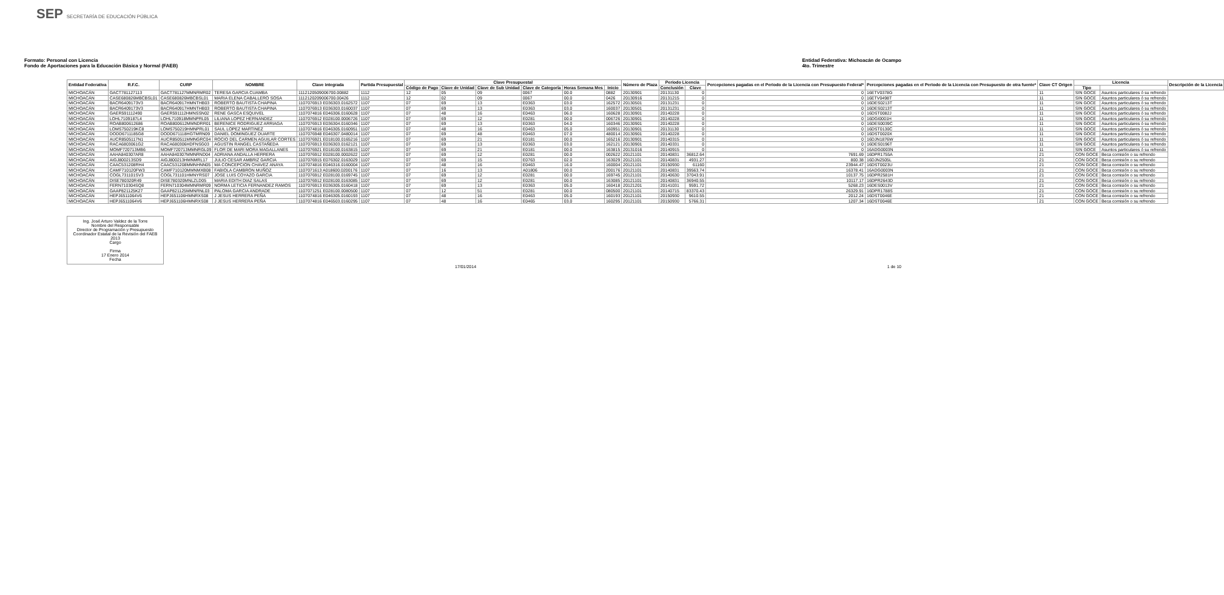SEP SECRETARÍA DE EDUCACIÓN PÚBLICA
Formato: Personal con Licencia
Fondo de Aportaciones para la Educación Básica y Normal (FAEB)
Entidad Federativa: Michoacán de Ocampo
4to. Trimestre
| Entidad Federativa | R.F.C. | CURP | NOMBRE | Clave integrada | Partida Presupuestal | Clave Presupuestal | | | | | | Número de Plaza | Periodo Licencia | | Percepciones pagadas en el Periodo de la Licencia con Presupuesto Federal* | Percepciones pagadas en el Periodo de la Licencia con Presupuesto de otra fuente* | Clave CT Origen | Licencia | | Descripción de la Licencia |
| --- | --- | --- | --- | --- | --- | --- | --- | --- | --- | --- | --- | --- | --- | --- | --- | --- | --- | --- | --- | --- |
| | | | | | | Código de Pago | Clave de Unidad | Clave de Sub Unidad | Clave de Categoría | Horas Semana Mes | Inicio | | Conclusión | Clave | | | | Tipo | | |
| MICHOACÁN | GACT781127113 | GACT781127MMNRMR02 | TERESA GARCIA CUAMBA | 1112120509006700.00882 | 1112 | 12 | 05 | 09 | 0067 | 00.0 | 0882 | 20130901 | 20131130 | 0 | 0 | 16ETV0378G | 11 | SIN GOCE | Asuntos particulares ó su refrendo | |
| MICHOACÁN | CASE680826MBCBSL01 | CASE680826MBCBSL01 | MARIA ELENA CABALLERO SOSA | 1112120209006700.00426 | 1112 | 12 | 02 | 09 | 0067 | 00.0 | 0426 | 20130916 | 20131215 | 0 | 0 | 16ETV0498T | 11 | SIN GOCE | Asuntos particulares ó su refrendo | |
| MICHOACÁN | BACR6409173V3 | BACR640917HMNTHB03 | ROBERTO BAUTISTA CHAPINA | 1107076913 E036303.0162572 | 1107 | 07 | 69 | 13 | E0363 | 03.0 | 162572 | 20130501 | 20131231 | 0 | 0 | 16DES0213T | 11 | SIN GOCE | Asuntos particulares ó su refrendo | |
| MICHOACÁN | BACR6409173V3 | BACR640917HMNTHB03 | ROBERTO BAUTISTA CHAPINA | 1107076913 E036303.0160037 | 1107 | 07 | 69 | 13 | E0363 | 03.0 | 160037 | 20130501 | 20131231 | 0 | 0 | 16DES0213T | 11 | SIN GOCE | Asuntos particulares ó su refrendo | |
| MICHOACÁN | GAER591112490 | GAER591112HMNSSN02 | RENE GASCA ESQUIVEL | 1107074816 E046306.0160628 | 1107 | 07 | 48 | 16 | E0463 | 06.0 | 160628 | 20130901 | 20140228 | 0 | 0 | 16DST0082J | 11 | SIN GOCE | Asuntos particulares ó su refrendo | |
| MICHOACÁN | LOHL7109187L4 | LOHL710918MMNPRL05 | LILIANA LOPEZ HERNANDEZ | 1107076912 E028100.0006726 | 1107 | 07 | 69 | 12 | E0281 | 00.0 | 006726 | 20130901 | 20140228 | 0 | 0 | 16DGI0001H | 11 | SIN GOCE | Asuntos particulares ó su refrendo | |
| MICHOACÁN | ROAB800612686 | ROAB800612MMNDRR01 | BERENICE RODRIGUEZ ARRIAGA | 1107076913 E036304.0160346 | 1107 | 07 | 69 | 13 | E0363 | 04.0 | 160346 | 20130901 | 20140228 | 0 | 0 | 16DES0039C | 11 | SIN GOCE | Asuntos particulares ó su refrendo | |
| MICHOACÁN | LOMS750219KC8 | LOMS750219HMNPRL01 | SAUL LOPEZ MARTINEZ | 1107074816 E046305.0160951 | 1107 | 07 | 48 | 16 | E0463 | 05.0 | 160951 | 20130901 | 20131130 | 0 | 0 | 16DST0130C | 11 | SIN GOCE | Asuntos particulares ó su refrendo | |
| MICHOACÁN | DODD6711185G8 | DODD671118HGTMRN09 | DANIEL DOMINGUEZ DUARTE | 1107076948 E046307.0480014 | 1107 | 07 | 69 | 48 | E0463 | 07.0 | 480014 | 20130901 | 20140228 | 0 | 0 | 16DST0020X | 11 | SIN GOCE | Asuntos particulares ó su refrendo | |
| MICHOACÁN | AUCR8505117N1 | AUCR850511MMNGRC04 | ROCIO DEL CARMEN AGUILAR CORTES | 1107076921 E018100.0165216 | 1107 | 07 | 69 | 21 | E0181 | 00.0 | 165216 | 20130901 | 20140315 | 0 | 0 | 16DJN1876W | 11 | SIN GOCE | Asuntos particulares ó su refrendo | |
| MICHOACÁN | RACA6803061G2 | RACA680306HDFNSG03 | AGUSTIN RANGEL CASTAÑEDA | 1107076913 E036303.0162121 | 1107 | 07 | 69 | 13 | E0363 | 03.0 | 162121 | 20130901 | 20140331 | 0 | 0 | 16DES0196T | 11 | SIN GOCE | Asuntos particulares ó su refrendo | |
| MICHOACÁN | MOMF720713MB6 | MOMF720713MMNRGL09 | FLOR DE MARI MORA MAGALLANES | 1107076921 E018100.0163815 | 1107 | 07 | 69 | 21 | E0181 | 00.0 | 163815 | 20131016 | 20140915 | 0 | 0 | 16ADG0003N | 11 | SIN GOCE | Asuntos particulares ó su refrendo | |
| MICHOACÁN | AAHA840307AR8 | AAHA840307MMNRND04 | ADRIANA ANDALLA HERRERA | 1107076912 E028100.0002622 | 1107 | 07 | 69 | 12 | E0281 | 00.0 | 002622 | 20121101 | 20140831 | 36812.64 | 7691.69 | 16DPR1755A | 21 | CON GOCE | Beca comisión o su refrendo | |
| MICHOACÁN | AIGJ800213SD9 | AIGJ800213HMNMRL17 | JULIO CESAR AMBRIZ GARCIA | 1107076915 E076302.0163029 | 1107 | 07 | 69 | 15 | E0763 | 02.0 | 163029 | 20121101 | 20140831 | 4931.27 | 800.38 | 16DJN2505L | 21 | CON GOCE | Beca comisión o su refrendo | |
| MICHOACÁN | CAAC531208RH4 | CAAC531208MMNHNN05 | MA CONCEPCION CHAVEZ ANAYA | 1107074816 E046316.0160004 | 1107 | 07 | 48 | 16 | E0463 | 16.0 | 160004 | 20121101 | 20150930 | 61160 | 23944.47 | 16DST0023U | 21 | CON GOCE | Beca comisión o su refrendo | |
| MICHOACÁN | CAMF710120FW3 | CAMF710120MMNMXB08 | FABIOLA CAMBRON MUÑOZ | 1107071613 A018600.0200176 | 1107 | 07 | 16 | 13 | A01806 | 00.0 | 200176 | 20121101 | 20140831 | 39563.74 | 16378.41 | 16ADG0003N | 21 | CON GOCE | Beca comisión o su refrendo | |
| MICHOACÁN | COGL731101SV3 | COGL731101HMNYRS07 | JOSE LUIS COYAZO GARCIA | 1107076912 E028100.0169745 | 1107 | 07 | 69 | 12 | E0281 | 00.0 | 169745 | 20121101 | 20140630 | 37043.91 | 10137.75 | 16DPR2581H | 21 | CON GOCE | Beca comisión o su refrendo | |
| MICHOACÁN | DISE780320R49 | DISE780320MNLZLD05 | MARIA EDITH DIAZ SALAS | 1107076912 E028100.0163085 | 1107 | 07 | 69 | 12 | E0281 | 00.0 | 163085 | 20121101 | 20140831 | 36940.55 | 10117.17 | 16DPR2643D | 21 | CON GOCE | Beca comisión o su refrendo | |
| MICHOACÁN | FERN710304SQ8 | FERN710304MMNRMR09 | NORMA LETICIA FERNANDEZ RAMOS | 1107076913 E036305.0160418 | 1107 | 07 | 69 | 13 | E0363 | 05.0 | 160418 | 20121201 | 20141031 | 9591.72 | 5268.23 | 16DES0013V | 21 | CON GOCE | Beca comisión o su refrendo | |
| MICHOACÁN | GAAP821125K27 | GAAP821125MMNRNL03 | PALOMA GARCIA ANDRADE | 1107071251 E028100.0080500 | 1107 | 07 | 12 | 51 | E0281 | 00.0 | 080500 | 20121101 | 20140715 | 83370.43 | 26329.91 | 16DPR1788S | 21 | CON GOCE | Beca comisión o su refrendo | |
| MICHOACÁN | HEPJ6511064V6 | HEPJ651106HMNRXS08 | J JESUS HERRERA PEÑA | 1107074816 E046305.0160193 | 1107 | 07 | 48 | 16 | E0463 | 05.0 | 160193 | 20121101 | 20150930 | 9610.55 | 2012.24 | 16DST0046E | 21 | CON GOCE | Beca comisión o su refrendo | |
| MICHOACÁN | HEPJ6511064V6 | HEPJ651106HMNRXS08 | J JESUS HERRERA PEÑA | 1107074816 E046503.0160295 | 1107 | 07 | 48 | 16 | E0465 | 03.0 | 160295 | 20121101 | 20150930 | 5766.31 | 1207.34 | 16DST0046E | 21 | CON GOCE | Beca comisión o su refrendo | |
Ing. José Arturo Valdez de la Torre
Nombre del Responsable
Director de Programación y Presupuesto
Coordinador Estatal de la Revisión del FAEB 2013
Cargo
Firma
17 Enero 2014
Fecha
17/01/2014 1 de 10